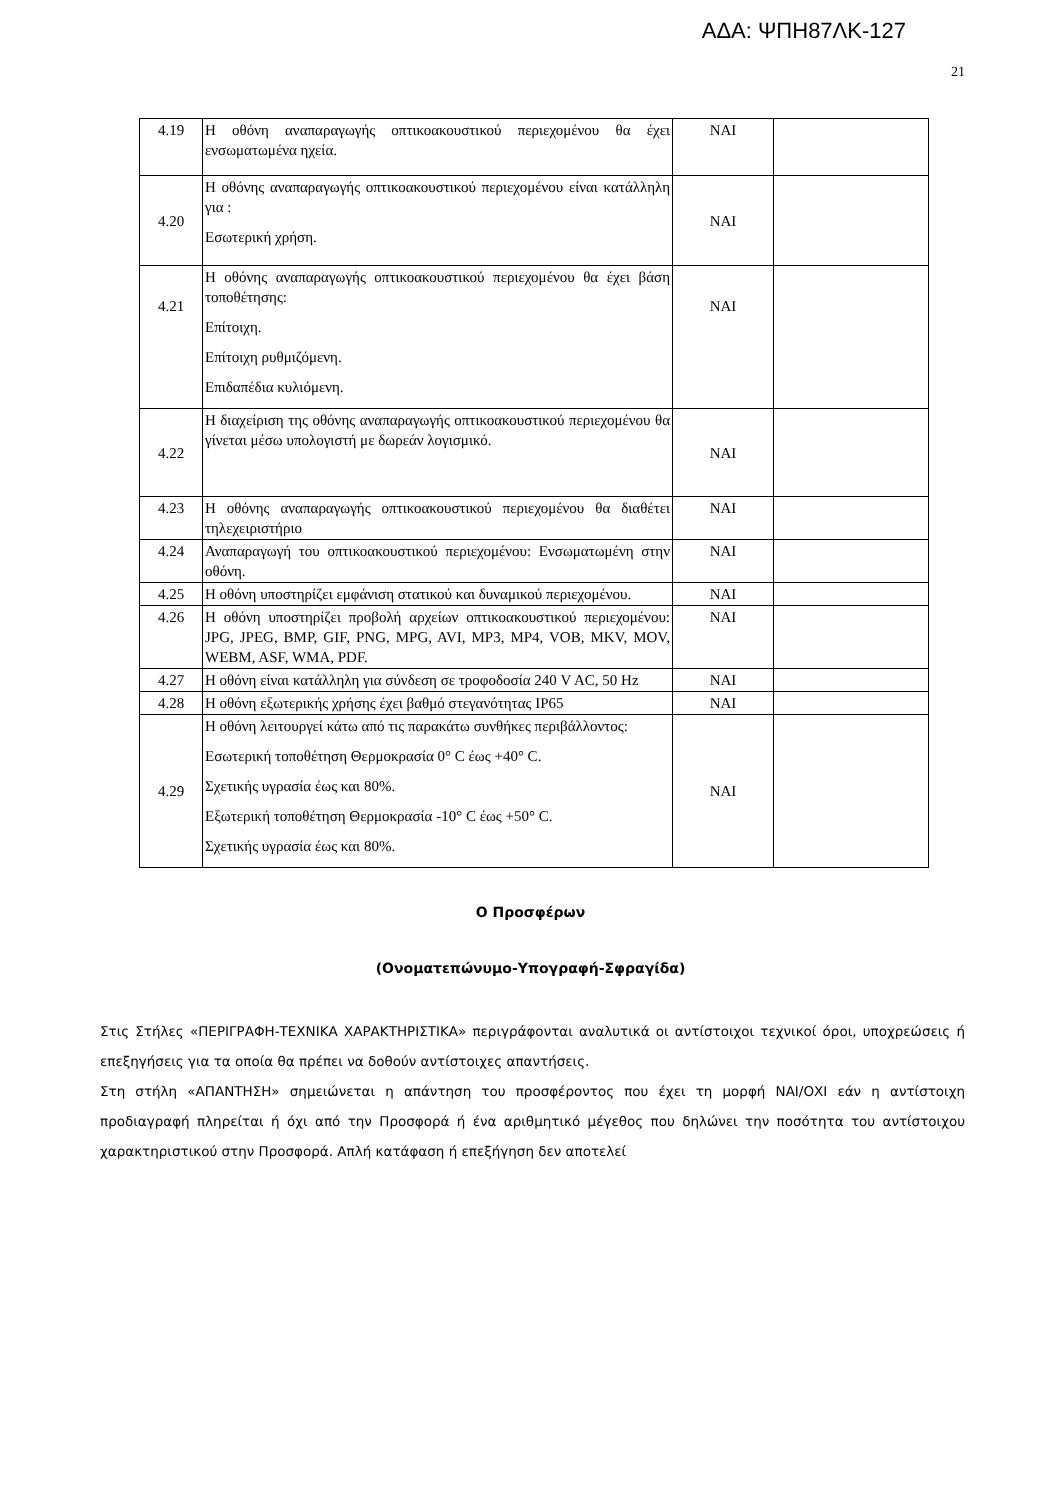ΑΔΑ: ΨΠΗ87ΛΚ-127
21
| 4.19 | Η οθόνη αναπαραγωγής οπτικοακουστικού περιεχομένου θα έχει ενσωματωμένα ηχεία. | ΝΑΙ | |
| 4.20 | Η οθόνης αναπαραγωγής οπτικοακουστικού περιεχομένου είναι κατάλληλη για : Εσωτερική χρήση. | ΝΑΙ | |
| 4.21 | Η οθόνης αναπαραγωγής οπτικοακουστικού περιεχομένου θα έχει βάση τοποθέτησης: Επίτοιχη. Επίτοιχη ρυθμιζόμενη. Επιδαπέδια κυλιόμενη. | ΝΑΙ | |
| 4.22 | Η διαχείριση της οθόνης αναπαραγωγής οπτικοακουστικού περιεχομένου θα γίνεται μέσω υπολογιστή με δωρεάν λογισμικό. | ΝΑΙ | |
| 4.23 | Η οθόνης αναπαραγωγής οπτικοακουστικού περιεχομένου θα διαθέτει τηλεχειριστήριο | ΝΑΙ | |
| 4.24 | Αναπαραγωγή του οπτικοακουστικού περιεχομένου: Ενσωματωμένη στην οθόνη. | ΝΑΙ | |
| 4.25 | Η οθόνη υποστηρίζει εμφάνιση στατικού και δυναμικού περιεχομένου. | ΝΑΙ | |
| 4.26 | Η οθόνη υποστηρίζει προβολή αρχείων οπτικοακουστικού περιεχομένου: JPG, JPEG, BMP, GIF, PNG, MPG, AVI, MP3, MP4, VOB, MKV, MOV, WEBM, ASF, WMA, PDF. | ΝΑΙ | |
| 4.27 | Η οθόνη είναι κατάλληλη για σύνδεση σε τροφοδοσία 240 V AC, 50 Hz | ΝΑΙ | |
| 4.28 | Η οθόνη εξωτερικής χρήσης έχει βαθμό στεγανότητας IP65 | ΝΑΙ | |
| 4.29 | Η οθόνη λειτουργεί κάτω από τις παρακάτω συνθήκες περιβάλλοντος: Εσωτερική τοποθέτηση Θερμοκρασία 0° C έως +40° C. Σχετικής υγρασία έως και 80%. Εξωτερική τοποθέτηση Θερμοκρασία -10° C έως +50° C. Σχετικής υγρασία έως και 80%. | ΝΑΙ | |
Ο Προσφέρων
(Ονοματεπώνυμο-Υπογραφή-Σφραγίδα)
Στις Στήλες «ΠΕΡΙΓΡΑΦΗ-ΤΕΧΝΙΚΑ ΧΑΡΑΚΤΗΡΙΣΤΙΚΑ» περιγράφονται αναλυτικά οι αντίστοιχοι τεχνικοί όροι, υποχρεώσεις ή επεξηγήσεις για τα οποία θα πρέπει να δοθούν αντίστοιχες απαντήσεις.
Στη στήλη «ΑΠΑΝΤΗΣΗ» σημειώνεται η απάντηση του προσφέροντος που έχει τη μορφή ΝΑΙ/ΟΧΙ εάν η αντίστοιχη προδιαγραφή πληρείται ή όχι από την Προσφορά ή ένα αριθμητικό μέγεθος που δηλώνει την ποσότητα του αντίστοιχου χαρακτηριστικού στην Προσφορά. Απλή κατάφαση ή επεξήγηση δεν αποτελεί